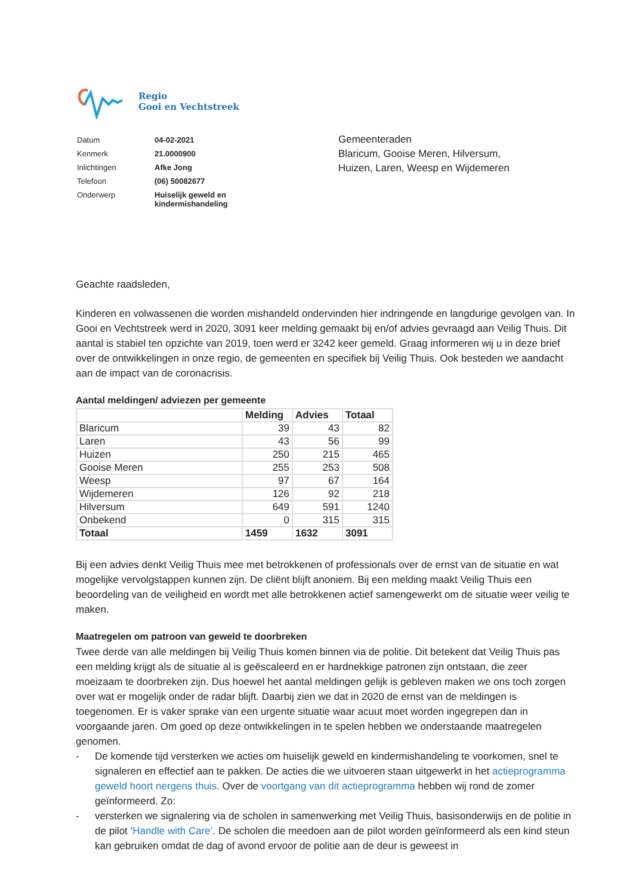Regio
Gooi en Vechtstreek
| Datum | 04-02-2021 |
| Kenmerk | 21.0000900 |
| Inlichtingen | Afke Jong |
| Telefoon | (06) 50082677 |
| Onderwerp | Huiselijk geweld en kindermishandeling |
Gemeenteraden
Blaricum, Gooise Meren, Hilversum,
Huizen, Laren, Weesp en Wijdemeren
Geachte raadsleden,
Kinderen en volwassenen die worden mishandeld ondervinden hier indringende en langdurige gevolgen van. In Gooi en Vechtstreek werd in 2020, 3091 keer melding gemaakt bij en/of advies gevraagd aan Veilig Thuis. Dit aantal is stabiel ten opzichte van 2019, toen werd er 3242 keer gemeld. Graag informeren wij u in deze brief over de ontwikkelingen in onze regio, de gemeenten en specifiek bij Veilig Thuis. Ook besteden we aandacht aan de impact van de coronacrisis.
Aantal meldingen/ adviezen per gemeente
| | Melding | Advies | Totaal |
| --- | --- | --- | --- |
| Blaricum | 39 | 43 | 82 |
| Laren | 43 | 56 | 99 |
| Huizen | 250 | 215 | 465 |
| Gooise Meren | 255 | 253 | 508 |
| Weesp | 97 | 67 | 164 |
| Wijdemeren | 126 | 92 | 218 |
| Hilversum | 649 | 591 | 1240 |
| Onbekend | 0 | 315 | 315 |
| Totaal | 1459 | 1632 | 3091 |
Bij een advies denkt Veilig Thuis mee met betrokkenen of professionals over de ernst van de situatie en wat mogelijke vervolgstappen kunnen zijn. De cliënt blijft anoniem. Bij een melding maakt Veilig Thuis een beoordeling van de veiligheid en wordt met alle betrokkenen actief samengewerkt om de situatie weer veilig te maken.
Maatregelen om patroon van geweld te doorbreken
Twee derde van alle meldingen bij Veilig Thuis komen binnen via de politie. Dit betekent dat Veilig Thuis pas een melding krijgt als de situatie al is geëscaleerd en er hardnekkige patronen zijn ontstaan, die zeer moeizaam te doorbreken zijn. Dus hoewel het aantal meldingen gelijk is gebleven maken we ons toch zorgen over wat er mogelijk onder de radar blijft. Daarbij zien we dat in 2020 de ernst van de meldingen is toegenomen. Er is vaker sprake van een urgente situatie waar acuut moet worden ingegrepen dan in voorgaande jaren. Om goed op deze ontwikkelingen in te spelen hebben we onderstaande maatregelen genomen.
- De komende tijd versterken we acties om huiselijk geweld en kindermishandeling te voorkomen, snel te signaleren en effectief aan te pakken. De acties die we uitvoeren staan uitgewerkt in het actieprogramma geweld hoort nergens thuis. Over de voortgang van dit actieprogramma hebben wij rond de zomer geïnformeerd. Zo:
- versterken we signalering via de scholen in samenwerking met Veilig Thuis, basisonderwijs en de politie in de pilot ‘Handle with Care’. De scholen die meedoen aan de pilot worden geïnformeerd als een kind steun kan gebruiken omdat de dag of avond ervoor de politie aan de deur is geweest in